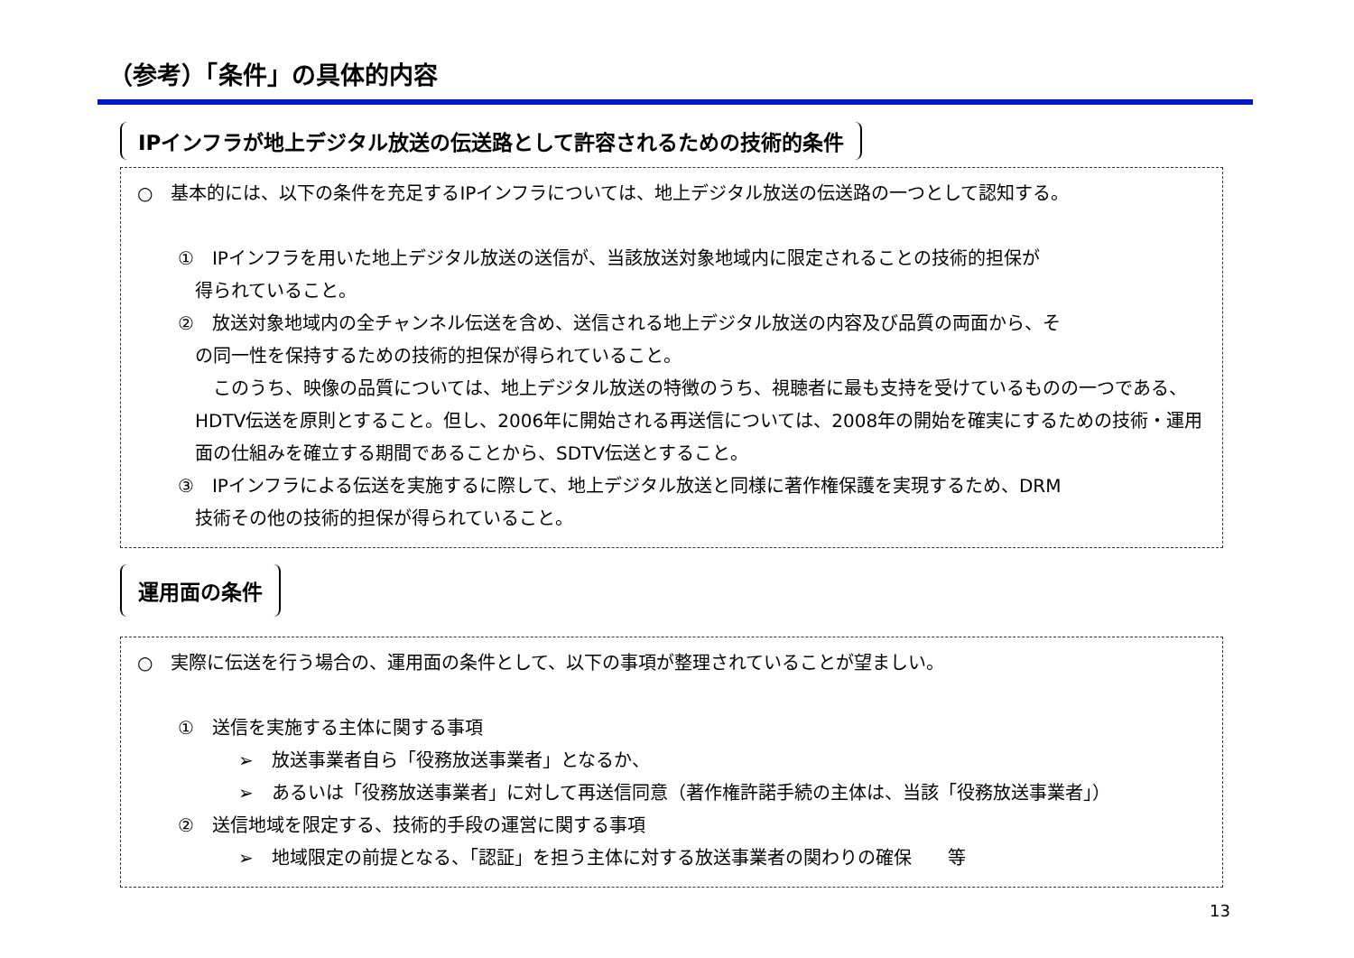（参考）「条件」の具体的内容
IPインフラが地上デジタル放送の伝送路として許容されるための技術的条件
○　基本的には、以下の条件を充足するIPインフラについては、地上デジタル放送の伝送路の一つとして認知する。
①　IPインフラを用いた地上デジタル放送の送信が、当該放送対象地域内に限定されることの技術的担保が
得られていること。
②　放送対象地域内の全チャンネル伝送を含め、送信される地上デジタル放送の内容及び品質の両面から、そ
の同一性を保持するための技術的担保が得られていること。
　このうち、映像の品質については、地上デジタル放送の特徴のうち、視聴者に最も支持を受けているものの一つである、HDTV伝送を原則とすること。但し、2006年に開始される再送信については、2008年の開始を確実にするための技術・運用面の仕組みを確立する期間であることから、SDTV伝送とすること。
③　IPインフラによる伝送を実施するに際して、地上デジタル放送と同様に著作権保護を実現するため、DRM
技術その他の技術的担保が得られていること。
運用面の条件
○　実際に伝送を行う場合の、運用面の条件として、以下の事項が整理されていることが望ましい。
①　送信を実施する主体に関する事項
➢　放送事業者自ら「役務放送事業者」となるか、
➢　あるいは「役務放送事業者」に対して再送信同意（著作権許諾手続の主体は、当該「役務放送事業者」）
②　送信地域を限定する、技術的手段の運営に関する事項
➢　地域限定の前提となる、「認証」を担う主体に対する放送事業者の関わりの確保　　等
13